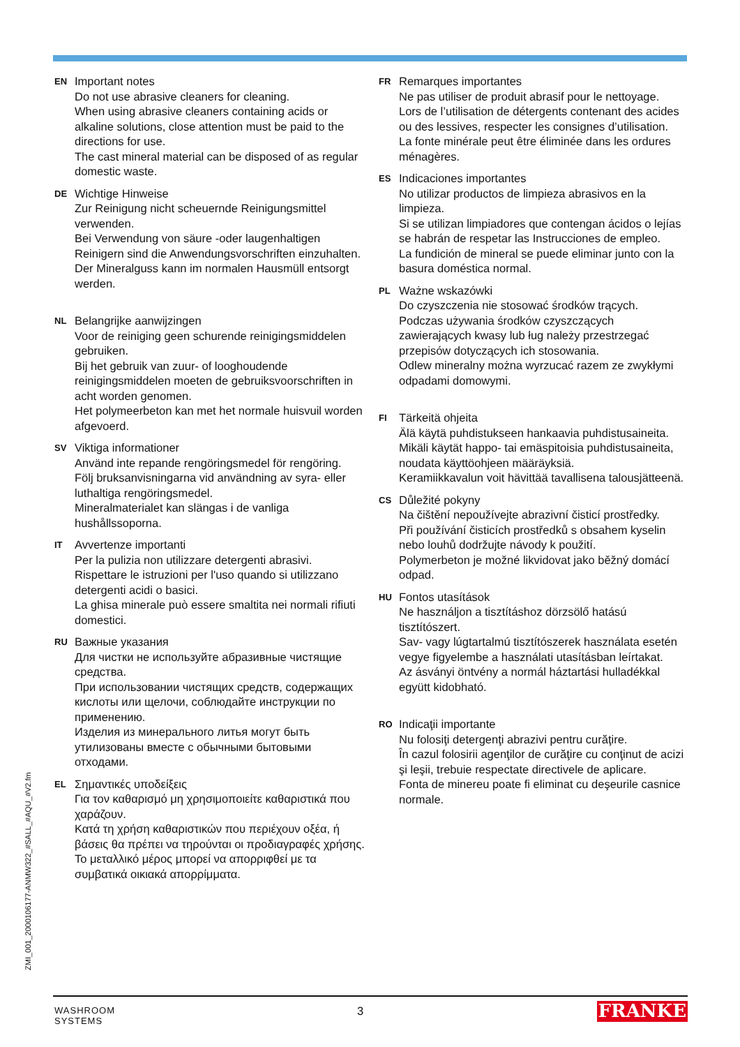EN
Important notes
Do not use abrasive cleaners for cleaning.
When using abrasive cleaners containing acids or alkaline solutions, close attention must be paid to the directions for use.
The cast mineral material can be disposed of as regular domestic waste.
DE
Wichtige Hinweise
Zur Reinigung nicht scheuernde Reinigungsmittel verwenden.
Bei Verwendung von säure -oder laugenhaltigen Reinigern sind die Anwendungsvorschriften einzuhalten.
Der Mineralguss kann im normalen Hausmüll entsorgt werden.
NL
Belangrijke aanwijzingen
Voor de reiniging geen schurende reinigingsmiddelen gebruiken.
Bij het gebruik van zuur- of looghoudende reinigingsmiddelen moeten de gebruiksvoorschriften in acht worden genomen.
Het polymeerbeton kan met het normale huisvuil worden afgevoerd.
SV
Viktiga informationer
Använd inte repande rengöringsmedel för rengöring.
Följ bruksanvisningarna vid användning av syra- eller luthaltiga rengöringsmedel.
Mineralmaterialet kan slängas i de vanliga hushållssoporna.
IT
Avvertenze importanti
Per la pulizia non utilizzare detergenti abrasivi.
Rispettare le istruzioni per l'uso quando si utilizzano detergenti acidi o basici.
La ghisa minerale può essere smaltita nei normali rifiuti domestici.
RU
Важные указания
Для чистки не используйте абразивные чистящие средства.
При использовании чистящих средств, содержащих кислоты или щелочи, соблюдайте инструкции по применению.
Изделия из минерального литья могут быть утилизованы вместе с обычными бытовыми отходами.
EL
Σημαντικές υποδείξεις
Για τον καθαρισμό μη χρησιμοποιείτε καθαριστικά που χαράζουν.
Κατά τη χρήση καθαριστικών που περιέχουν οξέα, ή βάσεις θα πρέπει να τηρούνται οι προδιαγραφές χρήσης.
Το μεταλλικό μέρος μπορεί να απορριφθεί με τα συμβατικά οικιακά απορρίμματα.
FR
Remarques importantes
Ne pas utiliser de produit abrasif pour le nettoyage.
Lors de l’utilisation de détergents contenant des acides ou des lessives, respecter les consignes d’utilisation.
La fonte minérale peut être éliminée dans les ordures ménagères.
ES
Indicaciones importantes
No utilizar productos de limpieza abrasivos en la limpieza.
Si se utilizan limpiadores que contengan ácidos o lejías se habrán de respetar las Instrucciones de empleo.
La fundición de mineral se puede eliminar junto con la basura doméstica normal.
PL
Ważne wskazówki
Do czyszczenia nie stosować środków trących.
Podczas używania środków czyszczących zawierających kwasy lub ług należy przestrzegać przepisów dotyczących ich stosowania.
Odlew mineralny można wyrzucać razem ze zwykłymi odpadami domowymi.
FI
Tärkeitä ohjeita
Älä käytä puhdistukseen hankaavia puhdistusaineita.
Mikäli käytät happo- tai emäspitoisia puhdistusaineita, noudata käyttöohjeen määräyksiä.
Keramiikkavalun voit hävittää tavallisena talousjätteenä.
CS
Důležité pokyny
Na čištění nepoužívejte abrazivní čisticí prostředky.
Při používání čisticích prostředků s obsahem kyselin nebo louhů dodržujte návody k použití.
Polymerbeton je možné likvidovat jako běžný domácí odpad.
HU
Fontos utasítások
Ne használjon a tisztításhoz dörzsölő hatású tisztítószert.
Sav- vagy lúgtartalmú tisztítószerek használata esetén vegye figyelembe a használati utasításban leírtakat.
Az ásványi öntvény a normál háztartási hulladékkal együtt kidobható.
RO
Indicaţii importante
Nu folosiţi detergenţi abrazivi pentru curăţire.
În cazul folosirii agenţilor de curăţire cu conţinut de acizi şi leşii, trebuie respectate directivele de aplicare.
Fonta de minereu poate fi eliminat cu deşeurile casnice normale.
ZMI_001_2000106177-ANMW322_#SALL_#AQU_#V2.fm
WASHROOM
SYSTEMS
3 FRANKE